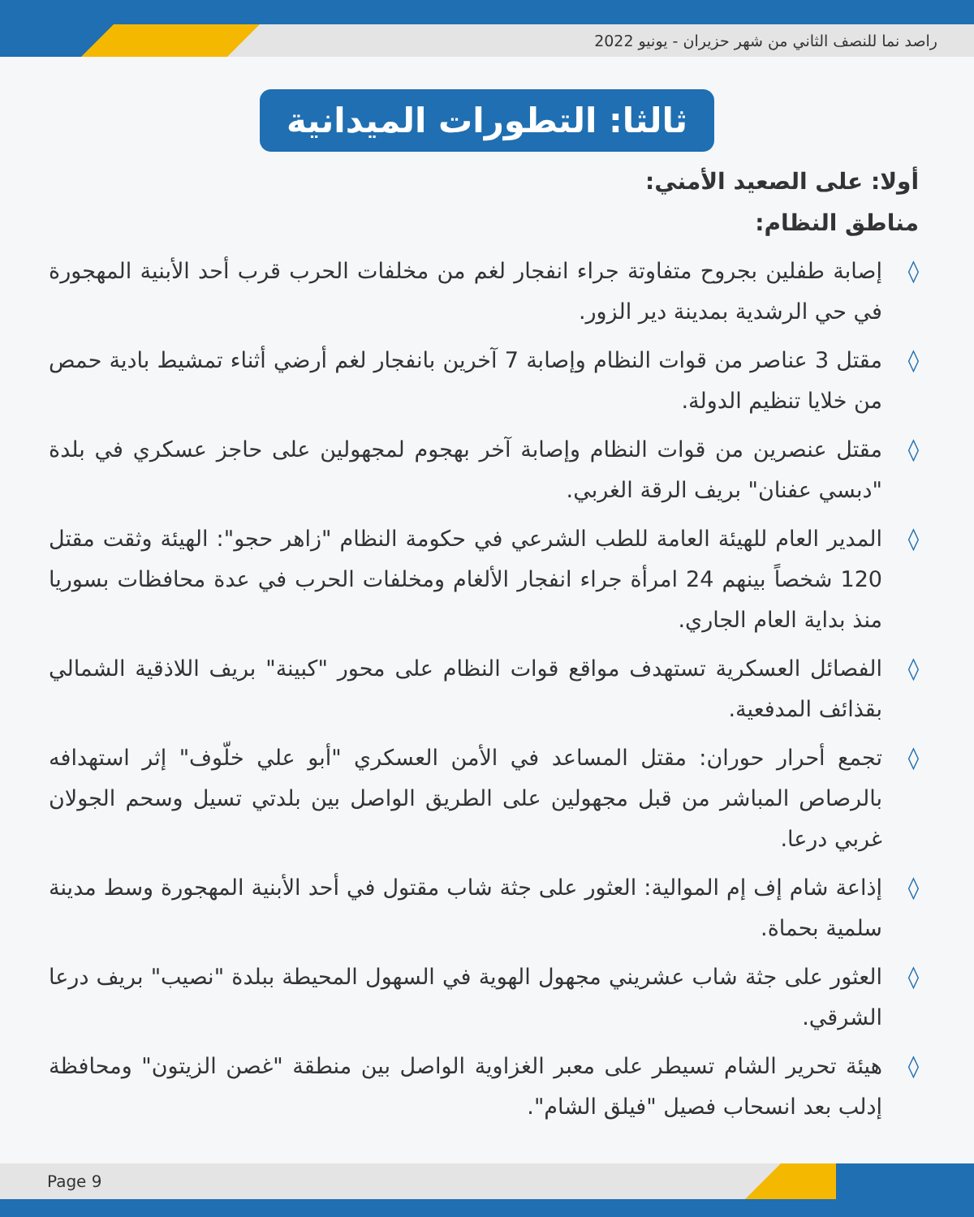راصد نما للنصف الثاني من شهر حزيران - يونيو 2022
ثالثا: التطورات الميدانية
أولا: على الصعيد الأمني:
مناطق النظام:
◊ إصابة طفلين بجروح متفاوتة جراء انفجار لغم من مخلفات الحرب قرب أحد الأبنية المهجورة في حي الرشدية بمدينة دير الزور.
◊ مقتل 3 عناصر من قوات النظام وإصابة 7 آخرين بانفجار لغم أرضي أثناء تمشيط بادية حمص من خلايا تنظيم الدولة.
◊ مقتل عنصرين من قوات النظام وإصابة آخر بهجوم لمجهولين على حاجز عسكري في بلدة "دبسي عفنان" بريف الرقة الغربي.
◊ المدير العام للهيئة العامة للطب الشرعي في حكومة النظام "زاهر حجو": الهيئة وثقت مقتل 120 شخصاً بينهم 24 امرأة جراء انفجار الألغام ومخلفات الحرب في عدة محافظات بسوريا منذ بداية العام الجاري.
◊ الفصائل العسكرية تستهدف مواقع قوات النظام على محور "كبينة" بريف اللاذقية الشمالي بقذائف المدفعية.
◊ تجمع أحرار حوران: مقتل المساعد في الأمن العسكري "أبو علي خلّوف" إثر استهدافه بالرصاص المباشر من قبل مجهولين على الطريق الواصل بين بلدتي تسيل وسحم الجولان غربي درعا.
◊ إذاعة شام إف إم الموالية: العثور على جثة شاب مقتول في أحد الأبنية المهجورة وسط مدينة سلمية بحماة.
◊ العثور على جثة شاب عشريني مجهول الهوية في السهول المحيطة ببلدة "نصيب" بريف درعا الشرقي.
◊ هيئة تحرير الشام تسيطر على معبر الغزاوية الواصل بين منطقة "غصن الزيتون" ومحافظة إدلب بعد انسحاب فصيل "فيلق الشام".
Page 9